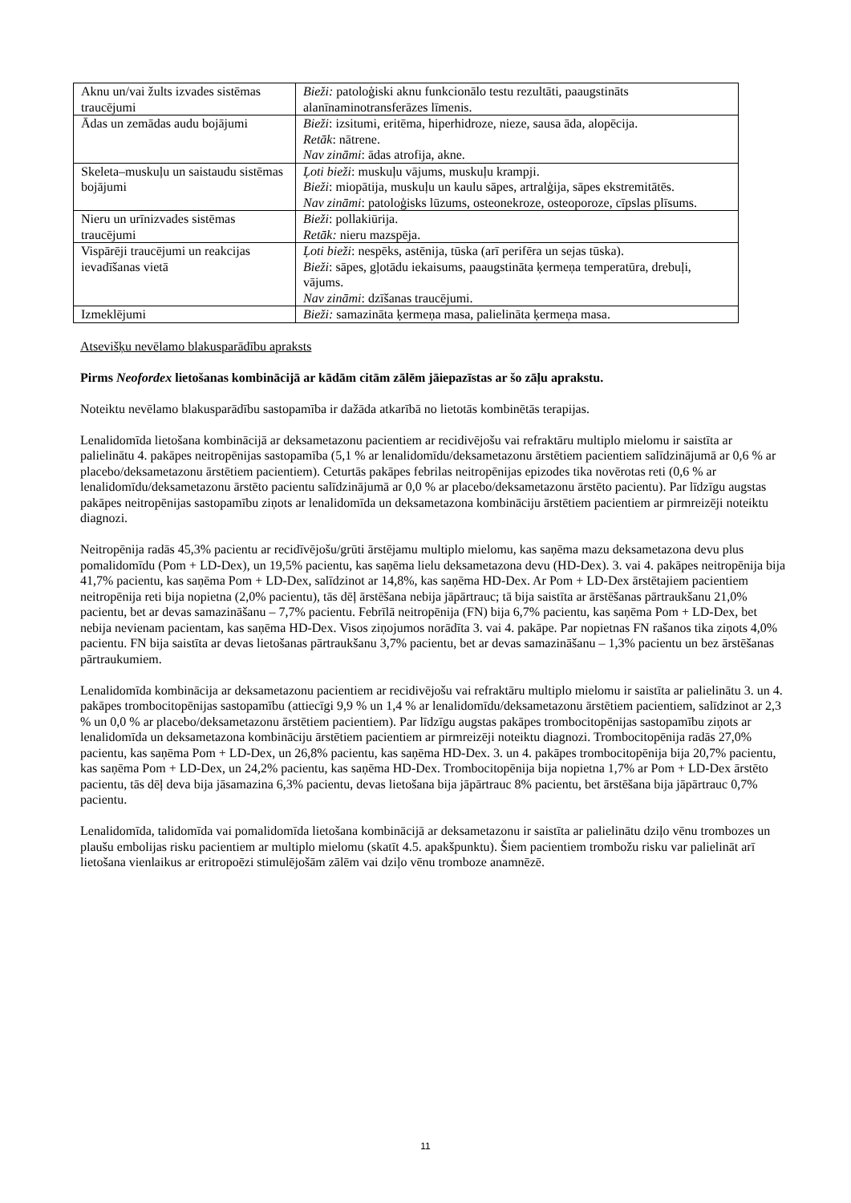| Aknu un/vai žults izvades sistēmas traucējumi | Bieži: patoloģiski aknu funkcionālo testu rezultāti, paaugstināts alanīnaminotransferāzes līmenis. |
| Ādas un zemādas audu bojājumi | Bieži : izsitumi, eritēma, hiperhidroze, nieze, sausa āda, alopēcija. Retāk : nātrene. Nav zināmi : ādas atrofija, akne. |
| Skeleta–muskuļu un saistaudu sistēmas bojājumi | Ļoti bieži : muskuļu vājums, muskuļu krampji. Bieži : miopātija, muskuļu un kaulu sāpes, artralģija, sāpes ekstremitātēs. Nav zināmi : patoloģisks lūzums, osteonekroze, osteoporoze, cīpslas plīsums. |
| Nieru un urīnizvades sistēmas traucējumi | Bieži : pollakiūrija. Retāk: nieru mazspēja. |
| Vispārēji traucējumi un reakcijas ievadīšanas vietā | Ļoti bieži : nespēks, astēnija, tūska (arī perifēra un sejas tūska). Bieži : sāpes, gļotādu iekaisums, paaugstināta ķermeņa temperatūra, drebuļi, vājums. Nav zināmi : dzīšanas traucējumi. |
| Izmeklējumi | Bieži: samazināta ķermeņa masa, palielināta ķermeņa masa. |
Atsevišķu nevēlamo blakusparādību apraksts
Pirms Neofordex lietošanas kombinācijā ar kādām citām zālēm jāiepazīstas ar šo zāļu aprakstu.
Noteiktu nevēlamo blakusparādību sastopamība ir dažāda atkarībā no lietotās kombinētās terapijas.
Lenalidomīda lietošana kombinācijā ar deksametazonu pacientiem ar recidivējošu vai refraktāru multiplo mielomu ir saistīta ar palielinātu 4. pakāpes neitropēnijas sastopamība (5,1 % ar lenalidomīdu/deksametazonu ārstētiem pacientiem salīdzinājumā ar 0,6 % ar placebo/deksametazonu ārstētiem pacientiem). Ceturtās pakāpes febrilas neitropēnijas epizodes tika novērotas reti (0,6 % ar lenalidomīdu/deksametazonu ārstēto pacientu salīdzinājumā ar 0,0 % ar placebo/deksametazonu ārstēto pacientu). Par līdzīgu augstas pakāpes neitropēnijas sastopamību ziņots ar lenalidomīda un deksametazona kombināciju ārstētiem pacientiem ar pirmreizēji noteiktu diagnozi.
Neitropēnija radās 45,3% pacientu ar recidīvējošu/grūti ārstējamu multiplo mielomu, kas saņēma mazu deksametazona devu plus pomalidomīdu (Pom + LD-Dex), un 19,5% pacientu, kas saņēma lielu deksametazona devu (HD-Dex). 3. vai 4. pakāpes neitropēnija bija 41,7% pacientu, kas saņēma Pom + LD-Dex, salīdzinot ar 14,8%, kas saņēma HD-Dex. Ar Pom + LD-Dex ārstētajiem pacientiem neitropēnija reti bija nopietna (2,0% pacientu), tās dēļ ārstēšana nebija jāpārtrauc; tā bija saistīta ar ārstēšanas pārtraukšanu 21,0% pacientu, bet ar devas samazināšanu – 7,7% pacientu. Febrīlā neitropēnija (FN) bija 6,7% pacientu, kas saņēma Pom + LD-Dex, bet nebija nevienam pacientam, kas saņēma HD-Dex. Visos ziņojumos norādīta 3. vai 4. pakāpe. Par nopietnas FN rašanos tika ziņots 4,0% pacientu. FN bija saistīta ar devas lietošanas pārtraukšanu 3,7% pacientu, bet ar devas samazināšanu – 1,3% pacientu un bez ārstēšanas pārtraukumiem.
Lenalidomīda kombinācija ar deksametazonu pacientiem ar recidivējošu vai refraktāru multiplo mielomu ir saistīta ar palielinātu 3. un 4. pakāpes trombocitopēnijas sastopamību (attiecīgi 9,9 % un 1,4 % ar lenalidomīdu/deksametazonu ārstētiem pacientiem, salīdzinot ar 2,3 % un 0,0 % ar placebo/deksametazonu ārstētiem pacientiem). Par līdzīgu augstas pakāpes trombocitopēnijas sastopamību ziņots ar lenalidomīda un deksametazona kombināciju ārstētiem pacientiem ar pirmreizēji noteiktu diagnozi. Trombocitopēnija radās 27,0% pacientu, kas saņēma Pom + LD-Dex, un 26,8% pacientu, kas saņēma HD-Dex. 3. un 4. pakāpes trombocitopēnija bija 20,7% pacientu, kas saņēma Pom + LD-Dex, un 24,2% pacientu, kas saņēma HD-Dex. Trombocitopēnija bija nopietna 1,7% ar Pom + LD-Dex ārstēto pacientu, tās dēļ deva bija jāsamazina 6,3% pacientu, devas lietošana bija jāpārtrauc 8% pacientu, bet ārstēšana bija jāpārtrauc 0,7% pacientu.
Lenalidomīda, talidomīda vai pomalidomīda lietošana kombinācijā ar deksametazonu ir saistīta ar palielinātu dziļo vēnu trombozes un plaušu embolijas risku pacientiem ar multiplo mielomu (skatīt 4.5. apakšpunktu). Šiem pacientiem trombožu risku var palielināt arī lietošana vienlaikus ar eritropoēzi stimulējošām zālēm vai dziļo vēnu tromboze anamnēzē.
11